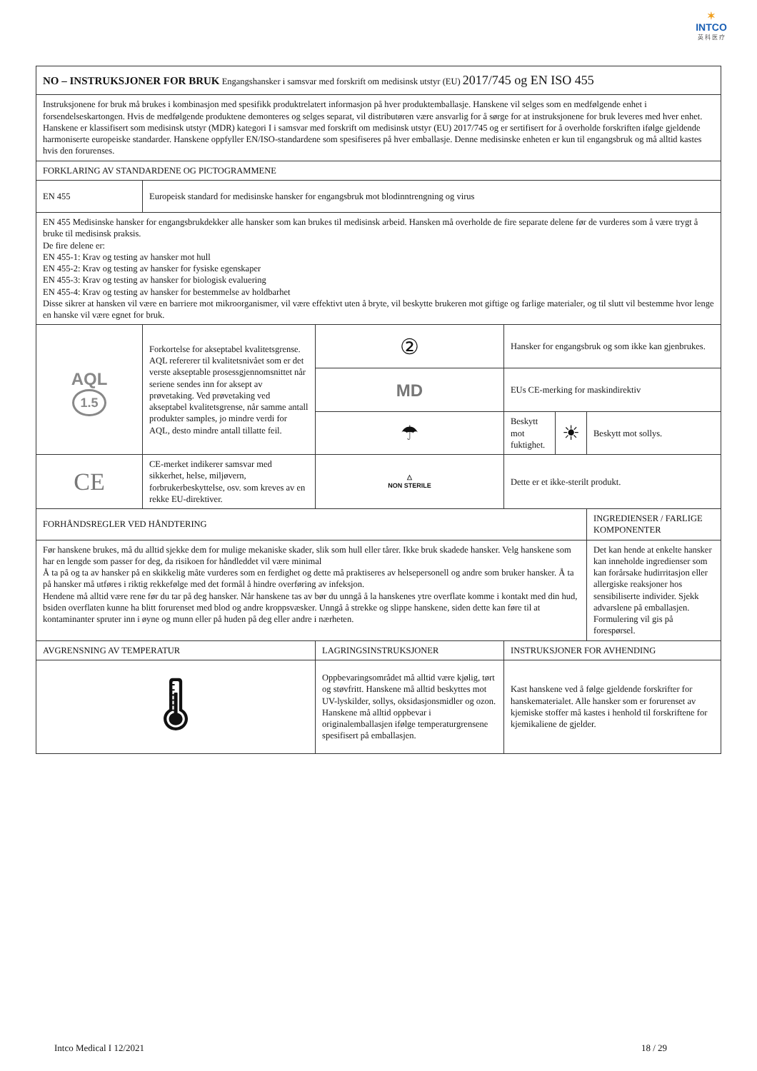✶
INTCO
英 科 医 疗
| NO – INSTRUKSJONER FOR BRUK Engangshansker i samsvar med forskrift om medisinsk utstyr (EU) 2017/745 og EN ISO 455 | | | | | | |
| Instruksjonene for bruk må brukes i kombinasjon med spesifikk produktrelatert informasjon på hver produktemballasje. Hanskene vil selges som en medfølgende enhet i forsendelseskartongen. Hvis de medfølgende produktene demonteres og selges separat, vil distributøren være ansvarlig for å sørge for at instruksjonene for bruk leveres med hver enhet. Hanskene er klassifisert som medisinsk utstyr (MDR) kategori I i samsvar med forskrift om medisinsk utstyr (EU) 2017/745 og er sertifisert for å overholde forskriften ifølge gjeldende harmoniserte europeiske standarder. Hanskene oppfyller EN/ISO-standardene som spesifiseres på hver emballasje. Denne medisinske enheten er kun til engangsbruk og må alltid kastes hvis den forurenses. | | | | | | |
| FORKLARING AV STANDARDENE OG PICTOGRAMMENE | | | | | | |
| EN 455 | Europeisk standard for medisinske hansker for engangsbruk mot blodinntrengning og virus | | | | | |
| EN 455 Medisinske hansker for engangsbrukdekker alle hansker som kan brukes til medisinsk arbeid. Hansken må overholde de fire separate delene før de vurderes som å være trygt å bruke til medisinsk praksis. De fire delene er: EN 455-1: Krav og testing av hansker mot hull EN 455-2: Krav og testing av hansker for fysiske egenskaper EN 455-3: Krav og testing av hansker for biologisk evaluering EN 455-4: Krav og testing av hansker for bestemmelse av holdbarhet Disse sikrer at hansken vil være en barriere mot mikroorganismer, vil være effektivt uten å bryte, vil beskytte brukeren mot giftige og farlige materialer, og til slutt vil bestemme hvor lenge en hanske vil være egnet for bruk. | | | | | | |
| AQL 1.5 | Forkortelse for akseptabel kvalitetsgrense. AQL refererer til kvalitetsnivået som er det verste akseptable prosessgjennomsnittet når seriene sendes inn for aksept av prøvetaking. Ved prøvetaking ved akseptabel kvalitetsgrense, når samme antall produkter samples, jo mindre verdi for AQL, desto mindre antall tillatte feil. | | ② | Hansker for engangsbruk og som ikke kan gjenbrukes. | | |
| | | | MD | EUs CE-merking for maskindirektiv | | |
| | | | ☂ | Beskytt mot fuktighet. | ☀ | Beskytt mot sollys. |
| CE | CE-merket indikerer samsvar med sikkerhet, helse, miljøvern, forbrukerbeskyttelse, osv. som kreves av en rekke EU-direktiver. | | △ NON STERILE | Dette er et ikke-sterilt produkt. | | |
| FORHÅNDSREGLER VED HÅNDTERING | | | | | | INGREDIENSER / FARLIGE KOMPONENTER |
| Før hanskene brukes, må du alltid sjekke dem for mulige mekaniske skader, slik som hull eller tårer. Ikke bruk skadede hansker. Velg hanskene som har en lengde som passer for deg, da risikoen for håndleddet vil være minimal Å ta på og ta av hansker på en skikkelig måte vurderes som en ferdighet og dette må praktiseres av helsepersonell og andre som bruker hansker. Å ta på hansker må utføres i riktig rekkefølge med det formål å hindre overføring av infeksjon. Hendene må alltid være rene før du tar på deg hansker. Når hanskene tas av bør du unngå å la hanskenes ytre overflate komme i kontakt med din hud, bsiden overflaten kunne ha blitt forurenset med blod og andre kroppsvæsker. Unngå å strekke og slippe hanskene, siden dette kan føre til at kontaminanter spruter inn i øyne og munn eller på huden på deg eller andre i nærheten. | | | | | | Det kan hende at enkelte hansker kan inneholde ingredienser som kan forårsake hudirritasjon eller allergiske reaksjoner hos sensibiliserte individer. Sjekk advarslene på emballasjen. Formulering vil gis på forespørsel. |
| AVGRENSNING AV TEMPERATUR | | LAGRINGSINSTRUKSJONER | | INSTRUKSJONER FOR AVHENDING | | |
| 🌡 | | Oppbevaringsområdet må alltid være kjølig, tørt og støvfritt. Hanskene må alltid beskyttes mot UV-lyskilder, sollys, oksidasjonsmidler og ozon. Hanskene må alltid oppbevar i originalemballasjen ifølge temperaturgrensene spesifisert på emballasjen. | | Kast hanskene ved å følge gjeldende forskrifter for hanskematerialet. Alle hansker som er forurenset av kjemiske stoffer må kastes i henhold til forskriftene for kjemikaliene de gjelder. | | |
Intco Medical I 12/2021 18 / 29